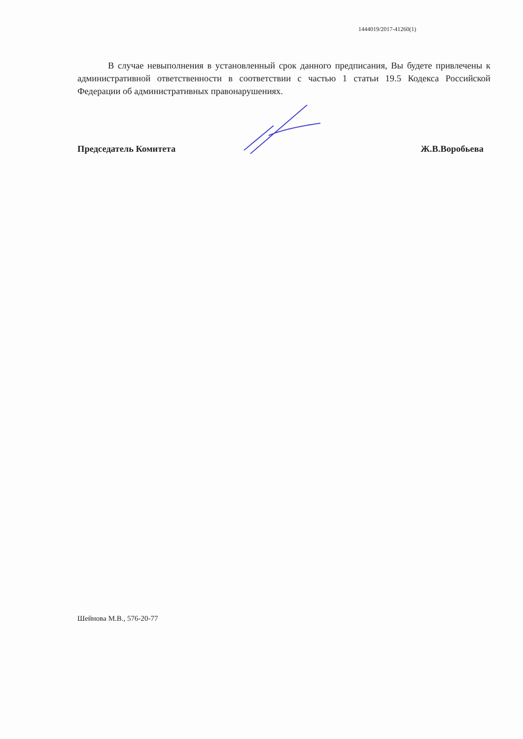1444019/2017-41260(1)
В случае невыполнения в установленный срок данного предписания, Вы будете привлечены к административной ответственности в соответствии с частью 1 статьи 19.5 Кодекса Российской Федерации об административных правонарушениях.
Председатель Комитета Ж.В.Воробьева
Шейнова М.В., 576-20-77